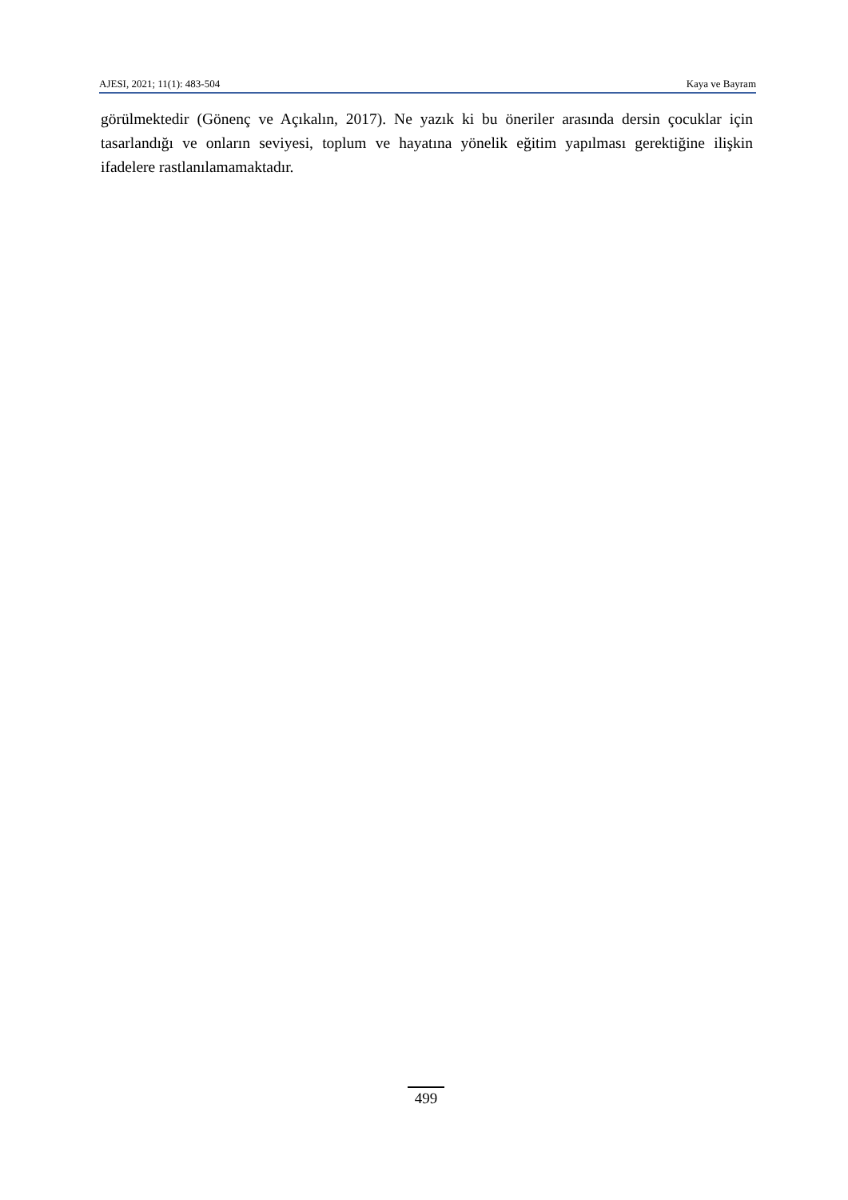AJESI, 2021; 11(1): 483-504 Kaya ve Bayram
görülmektedir (Gönenç ve Açıkalın, 2017). Ne yazık ki bu öneriler arasında dersin çocuklar için tasarlandığı ve onların seviyesi, toplum ve hayatına yönelik eğitim yapılması gerektiğine ilişkin ifadelere rastlanılamamaktadır.
499